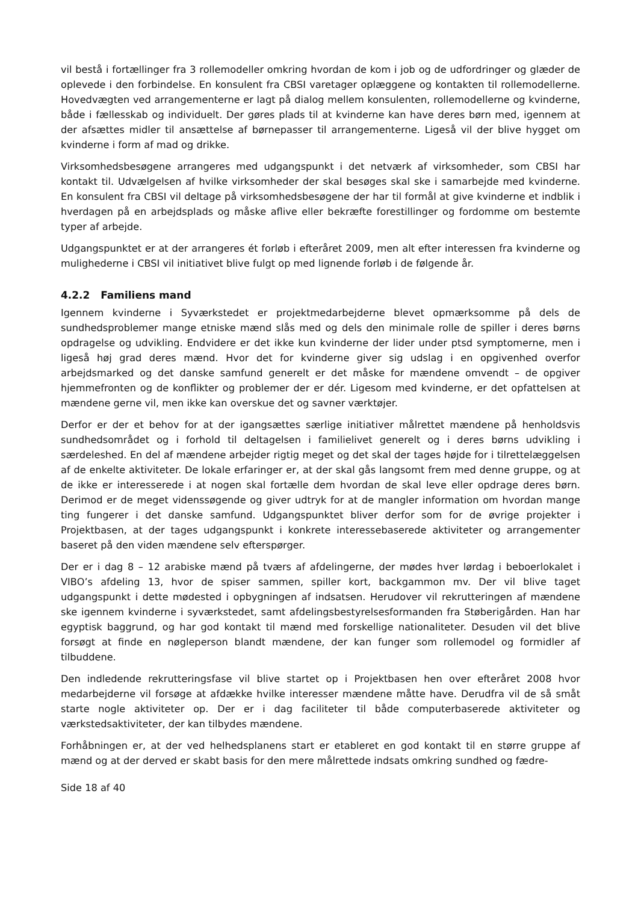vil bestå i fortællinger fra 3 rollemodeller omkring hvordan de kom i job og de udfordringer og glæder de oplevede i den forbindelse. En konsulent fra CBSI varetager oplæggene og kontakten til rollemodellerne. Hovedvægten ved arrangementerne er lagt på dialog mellem konsulenten, rollemodellerne og kvinderne, både i fællesskab og individuelt. Der gøres plads til at kvinderne kan have deres børn med, igennem at der afsættes midler til ansættelse af børnepasser til arrangementerne. Ligeså vil der blive hygget om kvinderne i form af mad og drikke.
Virksomhedsbesøgene arrangeres med udgangspunkt i det netværk af virksomheder, som CBSI har kontakt til. Udvælgelsen af hvilke virksomheder der skal besøges skal ske i samarbejde med kvinderne. En konsulent fra CBSI vil deltage på virksomhedsbesøgene der har til formål at give kvinderne et indblik i hverdagen på en arbejdsplads og måske aflive eller bekræfte forestillinger og fordomme om bestemte typer af arbejde.
Udgangspunktet er at der arrangeres ét forløb i efteråret 2009, men alt efter interessen fra kvinderne og mulighederne i CBSI vil initiativet blive fulgt op med lignende forløb i de følgende år.
4.2.2 Familiens mand
Igennem kvinderne i Syværkstedet er projektmedarbejderne blevet opmærksomme på dels de sundhedsproblemer mange etniske mænd slås med og dels den minimale rolle de spiller i deres børns opdragelse og udvikling. Endvidere er det ikke kun kvinderne der lider under ptsd symptomerne, men i ligeså høj grad deres mænd. Hvor det for kvinderne giver sig udslag i en opgivenhed overfor arbejdsmarked og det danske samfund generelt er det måske for mændene omvendt – de opgiver hjemmefronten og de konflikter og problemer der er dér. Ligesom med kvinderne, er det opfattelsen at mændene gerne vil, men ikke kan overskue det og savner værktøjer.
Derfor er der et behov for at der igangsættes særlige initiativer målrettet mændene på henholdsvis sundhedsområdet og i forhold til deltagelsen i familielivet generelt og i deres børns udvikling i særdeleshed. En del af mændene arbejder rigtig meget og det skal der tages højde for i tilrettelæggelsen af de enkelte aktiviteter. De lokale erfaringer er, at der skal gås langsomt frem med denne gruppe, og at de ikke er interesserede i at nogen skal fortælle dem hvordan de skal leve eller opdrage deres børn. Derimod er de meget videnssøgende og giver udtryk for at de mangler information om hvordan mange ting fungerer i det danske samfund. Udgangspunktet bliver derfor som for de øvrige projekter i Projektbasen, at der tages udgangspunkt i konkrete interessebaserede aktiviteter og arrangementer baseret på den viden mændene selv efterspørger.
Der er i dag 8 – 12 arabiske mænd på tværs af afdelingerne, der mødes hver lørdag i beboerlokalet i VIBO’s afdeling 13, hvor de spiser sammen, spiller kort, backgammon mv. Der vil blive taget udgangspunkt i dette mødested i opbygningen af indsatsen. Herudover vil rekrutteringen af mændene ske igennem kvinderne i syværkstedet, samt afdelingsbestyrelsesformanden fra Støberigården. Han har egyptisk baggrund, og har god kontakt til mænd med forskellige nationaliteter. Desuden vil det blive forsøgt at finde en nøgleperson blandt mændene, der kan funger som rollemodel og formidler af tilbuddene.
Den indledende rekrutteringsfase vil blive startet op i Projektbasen hen over efteråret 2008 hvor medarbejderne vil forsøge at afdække hvilke interesser mændene måtte have. Derudfra vil de så småt starte nogle aktiviteter op. Der er i dag faciliteter til både computerbaserede aktiviteter og værkstedsaktiviteter, der kan tilbydes mændene.
Forhåbningen er, at der ved helhedsplanens start er etableret en god kontakt til en større gruppe af mænd og at der derved er skabt basis for den mere målrettede indsats omkring sundhed og fædre-
Side 18 af 40